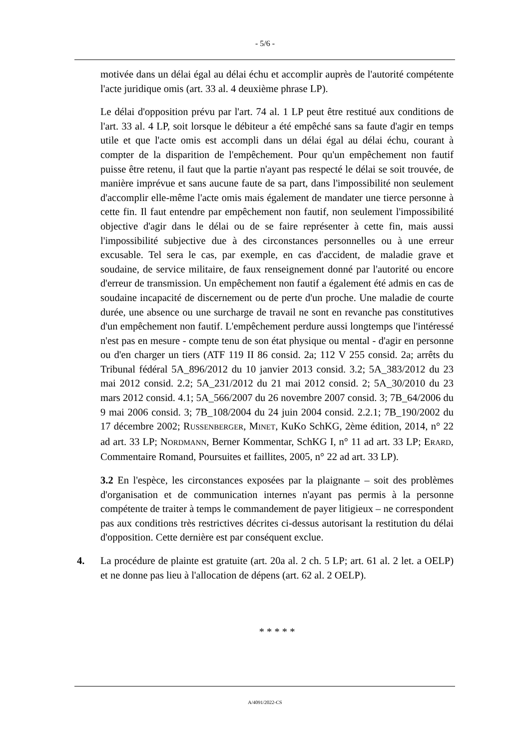- 5/6 -
motivée dans un délai égal au délai échu et accomplir auprès de l'autorité compétente l'acte juridique omis (art. 33 al. 4 deuxième phrase LP).
Le délai d'opposition prévu par l'art. 74 al. 1 LP peut être restitué aux conditions de l'art. 33 al. 4 LP, soit lorsque le débiteur a été empêché sans sa faute d'agir en temps utile et que l'acte omis est accompli dans un délai égal au délai échu, courant à compter de la disparition de l'empêchement. Pour qu'un empêchement non fautif puisse être retenu, il faut que la partie n'ayant pas respecté le délai se soit trouvée, de manière imprévue et sans aucune faute de sa part, dans l'impossibilité non seulement d'accomplir elle-même l'acte omis mais également de mandater une tierce personne à cette fin. Il faut entendre par empêchement non fautif, non seulement l'impossibilité objective d'agir dans le délai ou de se faire représenter à cette fin, mais aussi l'impossibilité subjective due à des circonstances personnelles ou à une erreur excusable. Tel sera le cas, par exemple, en cas d'accident, de maladie grave et soudaine, de service militaire, de faux renseignement donné par l'autorité ou encore d'erreur de transmission. Un empêchement non fautif a également été admis en cas de soudaine incapacité de discernement ou de perte d'un proche. Une maladie de courte durée, une absence ou une surcharge de travail ne sont en revanche pas constitutives d'un empêchement non fautif. L'empêchement perdure aussi longtemps que l'intéressé n'est pas en mesure - compte tenu de son état physique ou mental - d'agir en personne ou d'en charger un tiers (ATF 119 II 86 consid. 2a; 112 V 255 consid. 2a; arrêts du Tribunal fédéral 5A_896/2012 du 10 janvier 2013 consid. 3.2; 5A_383/2012 du 23 mai 2012 consid. 2.2; 5A_231/2012 du 21 mai 2012 consid. 2; 5A_30/2010 du 23 mars 2012 consid. 4.1; 5A_566/2007 du 26 novembre 2007 consid. 3; 7B_64/2006 du 9 mai 2006 consid. 3; 7B_108/2004 du 24 juin 2004 consid. 2.2.1; 7B_190/2002 du 17 décembre 2002; RUSSENBERGER, MINET, KuKo SchKG, 2ème édition, 2014, n° 22 ad art. 33 LP; NORDMANN, Berner Kommentar, SchKG I, n° 11 ad art. 33 LP; ERARD, Commentaire Romand, Poursuites et faillites, 2005, n° 22 ad art. 33 LP).
3.2 En l'espèce, les circonstances exposées par la plaignante – soit des problèmes d'organisation et de communication internes n'ayant pas permis à la personne compétente de traiter à temps le commandement de payer litigieux – ne correspondent pas aux conditions très restrictives décrites ci-dessus autorisant la restitution du délai d'opposition. Cette dernière est par conséquent exclue.
4. La procédure de plainte est gratuite (art. 20a al. 2 ch. 5 LP; art. 61 al. 2 let. a OELP) et ne donne pas lieu à l'allocation de dépens (art. 62 al. 2 OELP).
* * * * *
A/4091/2022-CS